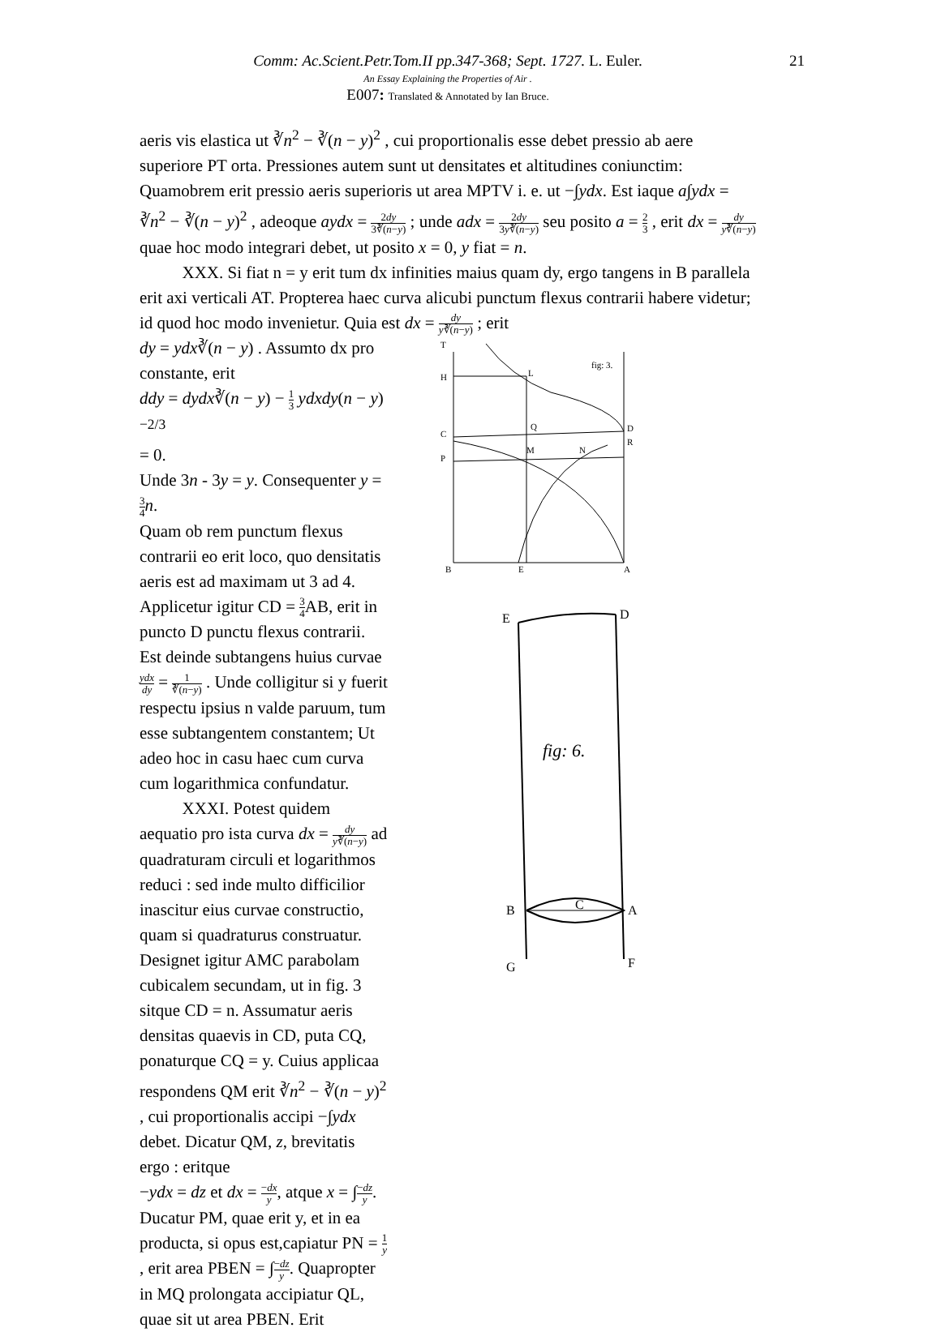Comm: Ac.Scient.Petr.Tom.II pp.347-368; Sept. 1727. L. Euler. 21
An Essay Explaining the Properties of Air .
E007: Translated & Annotated by Ian Bruce.
aeris vis elastica ut ∛n<sup>2</sup> − ∛(n − y)<sup>2</sup> , cui proportionalis esse debet pressio ab aere superiore PT orta. Pressiones autem sunt ut densitates et altitudines coniunctim: Quamobrem erit pressio aeris superioris ut area MPTV i. e. ut −∫ydx. Est iaque a∫ydx = ∛n<sup>2</sup> − ∛(n − y)<sup>2</sup> , adeoque aydx = 2dy 3∛(n−y) ; unde adx = 2dy 3y∛(n−y) seu posito a = 2 3 , erit dx = dy y∛(n−y) quae hoc modo integrari debet, ut posito x = 0, y fiat = n.
XXX. Si fiat n = y erit tum dx infinities maius quam dy, ergo tangens in B parallela erit axi verticali AT. Propterea haec curva alicubi punctum flexus contrarii habere videtur; id quod hoc modo invenietur. Quia est dx = dy y∛(n−y) ; erit
dy = ydx∛(n − y) . Assumto dx pro constante, erit
ddy = dydx∛(n − y) − 1 3 ydxdy(n − y)<sup>−2/3</sup>
= 0.
Unde 3n - 3y = y. Consequenter y = 3 4 n.
Quam ob rem punctum flexus contrarii eo erit loco, quo densitatis aeris est ad maximam ut 3 ad 4. Applicetur igitur CD = 3 4 AB, erit in puncto D punctu flexus contrarii. Est deinde subtangens huius curvae ydx dy = 1 ∛(n−y) . Unde colligitur si y fuerit respectu ipsius n valde paruum, tum esse subtangentem constantem; Ut adeo hoc in casu haec cum curva cum logarithmica confundatur.
XXXI. Potest quidem aequatio pro ista curva dx = dy y∛(n−y) ad quadraturam circuli et logarithmos reduci : sed inde multo difficilior inascitur eius curvae constructio, quam si quadraturus construatur. Designet igitur AMC parabolam cubicalem secundam, ut in fig. 3 sitque CD = n. Assumatur aeris densitas quaevis in CD, puta CQ, ponaturque CQ = y. Cuius applicaa respondens QM erit ∛n<sup>2</sup> − ∛(n − y)<sup>2</sup> , cui proportionalis accipi −∫ydx debet. Dicatur QM, z, brevitatis ergo : eritque
−ydx = dz et dx = −dx y, atque x = ∫−dz y. Ducatur PM, quae erit y, et in ea producta, si opus est,capiatur PN = 1 y , erit area PBEN = ∫−dz y. Quapropter in MQ prolongata accipiatur QL, quae sit ut area PBEN. Erit
T
H
L
fig: 3.
C
Q
D
P
M
N
R
B
E
A
E
D
fig: 6.
B
C
A
G
F